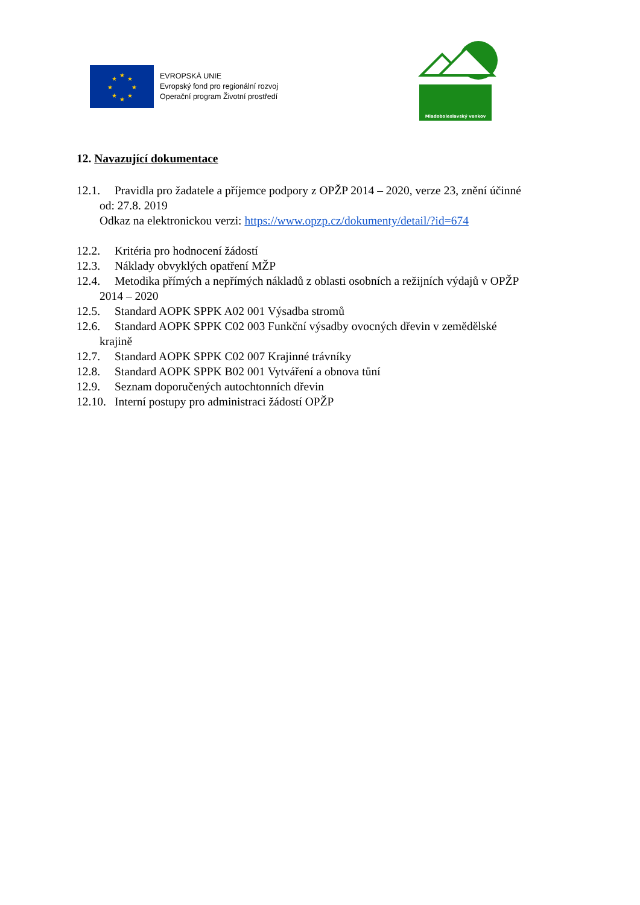★
★
★
★
★
★
★
★
EVROPSKÁ UNIE
Evropský fond pro regionální rozvoj
Operační program Životní prostředí
Mladoboleslavský venkov
12. Navazující dokumentace
12.1. Pravidla pro žadatele a příjemce podpory z OPŽP 2014 – 2020, verze 23, znění účinné
od: 27.8. 2019
Odkaz na elektronickou verzi: https://www.opzp.cz/dokumenty/detail/?id=674
12.2. Kritéria pro hodnocení žádostí
12.3. Náklady obvyklých opatření MŽP
12.4. Metodika přímých a nepřímých nákladů z oblasti osobních a režijních výdajů v OPŽP
2014 – 2020
12.5. Standard AOPK SPPK A02 001 Výsadba stromů
12.6. Standard AOPK SPPK C02 003 Funkční výsadby ovocných dřevin v zemědělské
krajině
12.7. Standard AOPK SPPK C02 007 Krajinné trávníky
12.8. Standard AOPK SPPK B02 001 Vytváření a obnova tůní
12.9. Seznam doporučených autochtonních dřevin
12.10. Interní postupy pro administraci žádostí OPŽP